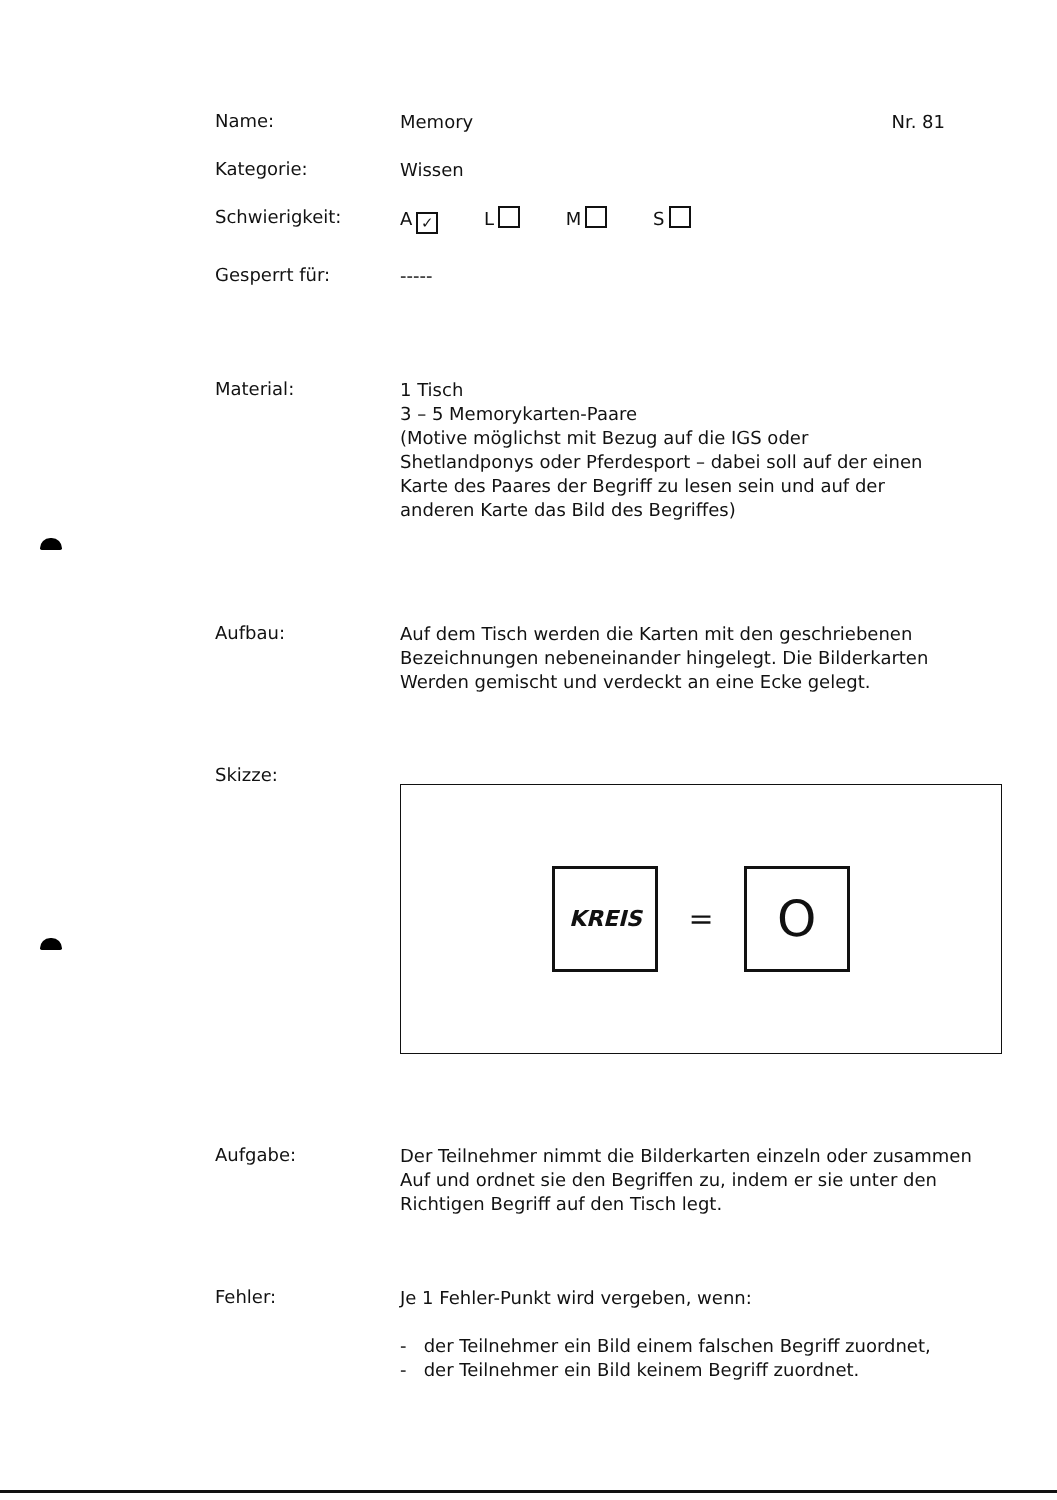Name:
Memory Nr. 81
Kategorie:
Wissen
Schwierigkeit:
A ✓ L M S
Gesperrt für:
-----
Material:
1 Tisch
3 – 5 Memorykarten-Paare
(Motive möglichst mit Bezug auf die IGS oder Shetlandponys oder Pferdesport – dabei soll auf der einen Karte des Paares der Begriff zu lesen sein und auf der anderen Karte das Bild des Begriffes)
Aufbau:
Auf dem Tisch werden die Karten mit den geschriebenen Bezeichnungen nebeneinander hingelegt. Die Bilderkarten Werden gemischt und verdeckt an eine Ecke gelegt.
Skizze:
KREIS
=
O
Aufgabe:
Der Teilnehmer nimmt die Bilderkarten einzeln oder zusammen Auf und ordnet sie den Begriffen zu, indem er sie unter den Richtigen Begriff auf den Tisch legt.
Fehler:
Je 1 Fehler-Punkt wird vergeben, wenn:
- der Teilnehmer ein Bild einem falschen Begriff zuordnet,
- der Teilnehmer ein Bild keinem Begriff zuordnet.